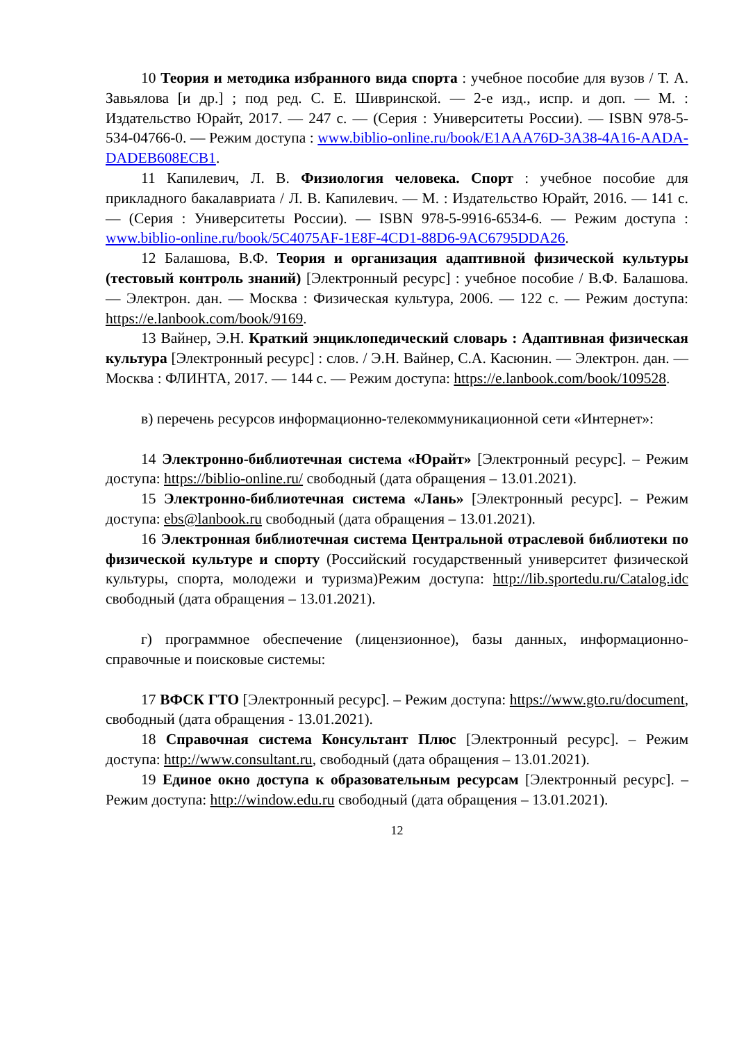10 Теория и методика избранного вида спорта : учебное пособие для вузов / Т. А. Завьялова [и др.] ; под ред. С. Е. Шивринской. — 2-е изд., испр. и доп. — М. : Издательство Юрайт, 2017. — 247 с. — (Серия : Университеты России). — ISBN 978-5-534-04766-0. — Режим доступа : www.biblio-online.ru/book/E1AAA76D-3A38-4A16-AADA-DADEB608ECB1.
11 Капилевич, Л. В. Физиология человека. Спорт : учебное пособие для прикладного бакалавриата / Л. В. Капилевич. — М. : Издательство Юрайт, 2016. — 141 с. — (Серия : Университеты России). — ISBN 978-5-9916-6534-6. — Режим доступа : www.biblio-online.ru/book/5C4075AF-1E8F-4CD1-88D6-9AC6795DDA26.
12 Балашова, В.Ф. Теория и организация адаптивной физической культуры (тестовый контроль знаний) [Электронный ресурс] : учебное пособие / В.Ф. Балашова. — Электрон. дан. — Москва : Физическая культура, 2006. — 122 с. — Режим доступа: https://e.lanbook.com/book/9169.
13 Вайнер, Э.Н. Краткий энциклопедический словарь : Адаптивная физическая культура [Электронный ресурс] : слов. / Э.Н. Вайнер, С.А. Касюнин. — Электрон. дан. — Москва : ФЛИНТА, 2017. — 144 с. — Режим доступа: https://e.lanbook.com/book/109528.
в) перечень ресурсов информационно-телекоммуникационной сети «Интернет»:
14 Электронно-библиотечная система «Юрайт» [Электронный ресурс]. – Режим доступа: https://biblio-online.ru/ свободный (дата обращения – 13.01.2021).
15 Электронно-библиотечная система «Лань» [Электронный ресурс]. – Режим доступа: ebs@lanbook.ru свободный (дата обращения – 13.01.2021).
16 Электронная библиотечная система Центральной отраслевой библиотеки по физической культуре и спорту (Российский государственный университет физической культуры, спорта, молодежи и туризма)Режим доступа: http://lib.sportedu.ru/Catalog.idc свободный (дата обращения – 13.01.2021).
г) программное обеспечение (лицензионное), базы данных, информационно-справочные и поисковые системы:
17 ВФСК ГТО [Электронный ресурс]. – Режим доступа: https://www.gto.ru/document, свободный (дата обращения - 13.01.2021).
18 Справочная система Консультант Плюс [Электронный ресурс]. – Режим доступа: http://www.consultant.ru, свободный (дата обращения – 13.01.2021).
19 Единое окно доступа к образовательным ресурсам [Электронный ресурс]. – Режим доступа: http://window.edu.ru свободный (дата обращения – 13.01.2021).
12